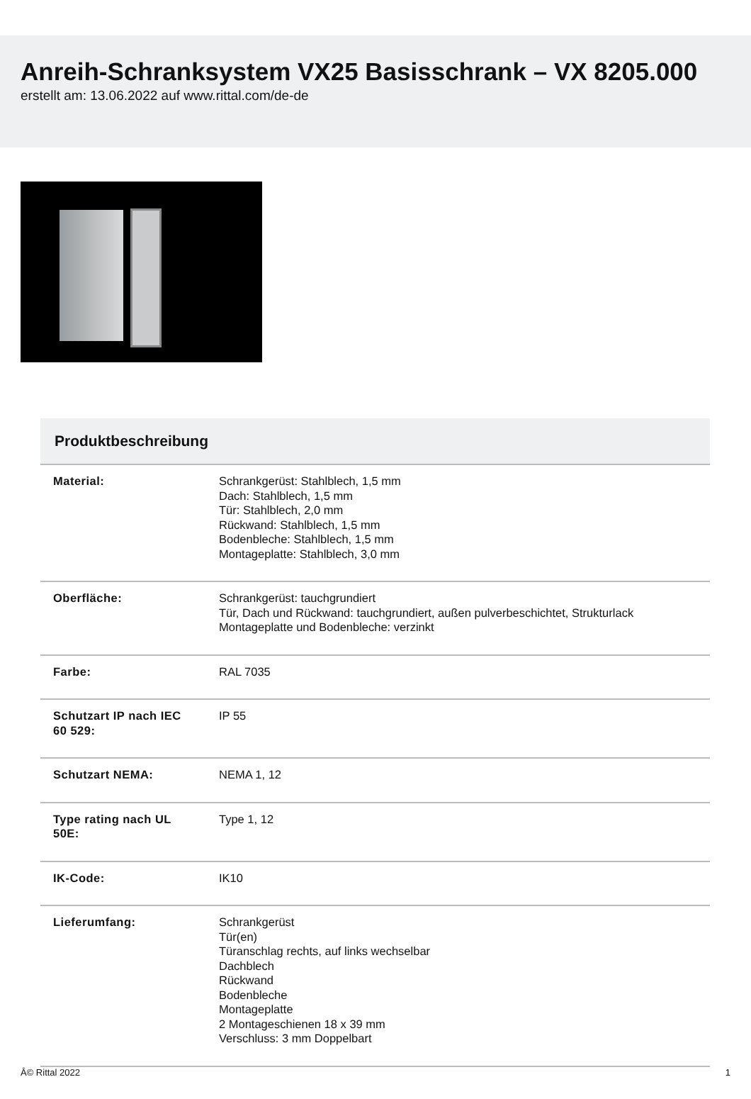Anreih-Schranksystem VX25 Basisschrank – VX 8205.000
erstellt am: 13.06.2022 auf www.rittal.com/de-de
Produktbeschreibung
| Material: | Schrankgerüst: Stahlblech, 1,5 mm Dach: Stahlblech, 1,5 mm Tür: Stahlblech, 2,0 mm Rückwand: Stahlblech, 1,5 mm Bodenbleche: Stahlblech, 1,5 mm Montageplatte: Stahlblech, 3,0 mm |
| Oberfläche: | Schrankgerüst: tauchgrundiert Tür, Dach und Rückwand: tauchgrundiert, außen pulverbeschichtet, Strukturlack Montageplatte und Bodenbleche: verzinkt |
| Farbe: | RAL 7035 |
| Schutzart IP nach IEC 60 529: | IP 55 |
| Schutzart NEMA: | NEMA 1, 12 |
| Type rating nach UL 50E: | Type 1, 12 |
| IK-Code: | IK10 |
| Lieferumfang: | Schrankgerüst Tür(en) Türanschlag rechts, auf links wechselbar Dachblech Rückwand Bodenbleche Montageplatte 2 Montageschienen 18 x 39 mm Verschluss: 3 mm Doppelbart |
Â© Rittal 2022 1